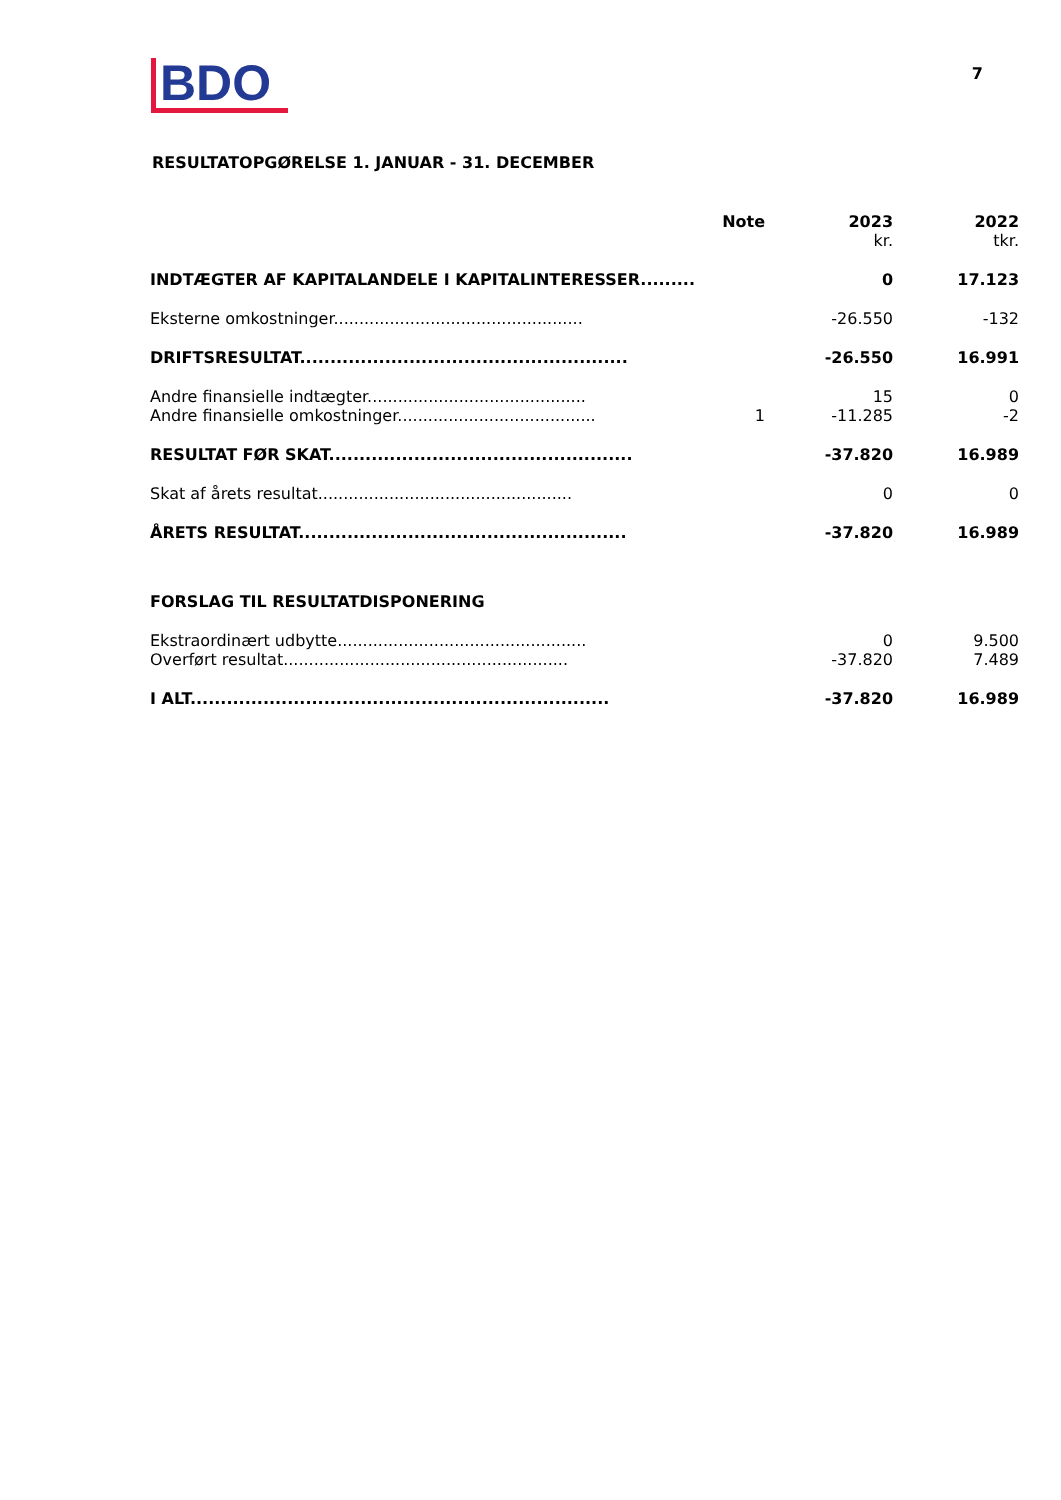BDO
7
RESULTATOPGØRELSE 1. JANUAR - 31. DECEMBER
| | Note | 2023 kr. | 2022 tkr. |
| --- | --- | --- | --- |
| INDTÆGTER AF KAPITALANDELE I KAPITALINTERESSER......... | | 0 | 17.123 |
| Eksterne omkostninger................................................. | | -26.550 | -132 |
| DRIFTSRESULTAT...................................................... | | -26.550 | 16.991 |
| Andre finansielle indtægter........................................... | | 15 | 0 |
| Andre finansielle omkostninger....................................... | 1 | -11.285 | -2 |
| RESULTAT FØR SKAT.................................................. | | -37.820 | 16.989 |
| Skat af årets resultat.................................................. | | 0 | 0 |
| ÅRETS RESULTAT...................................................... | | -37.820 | 16.989 |
| FORSLAG TIL RESULTATDISPONERING | | | |
| Ekstraordinært udbytte................................................. | | 0 | 9.500 |
| Overført resultat........................................................ | | -37.820 | 7.489 |
| I ALT..................................................................... | | -37.820 | 16.989 |